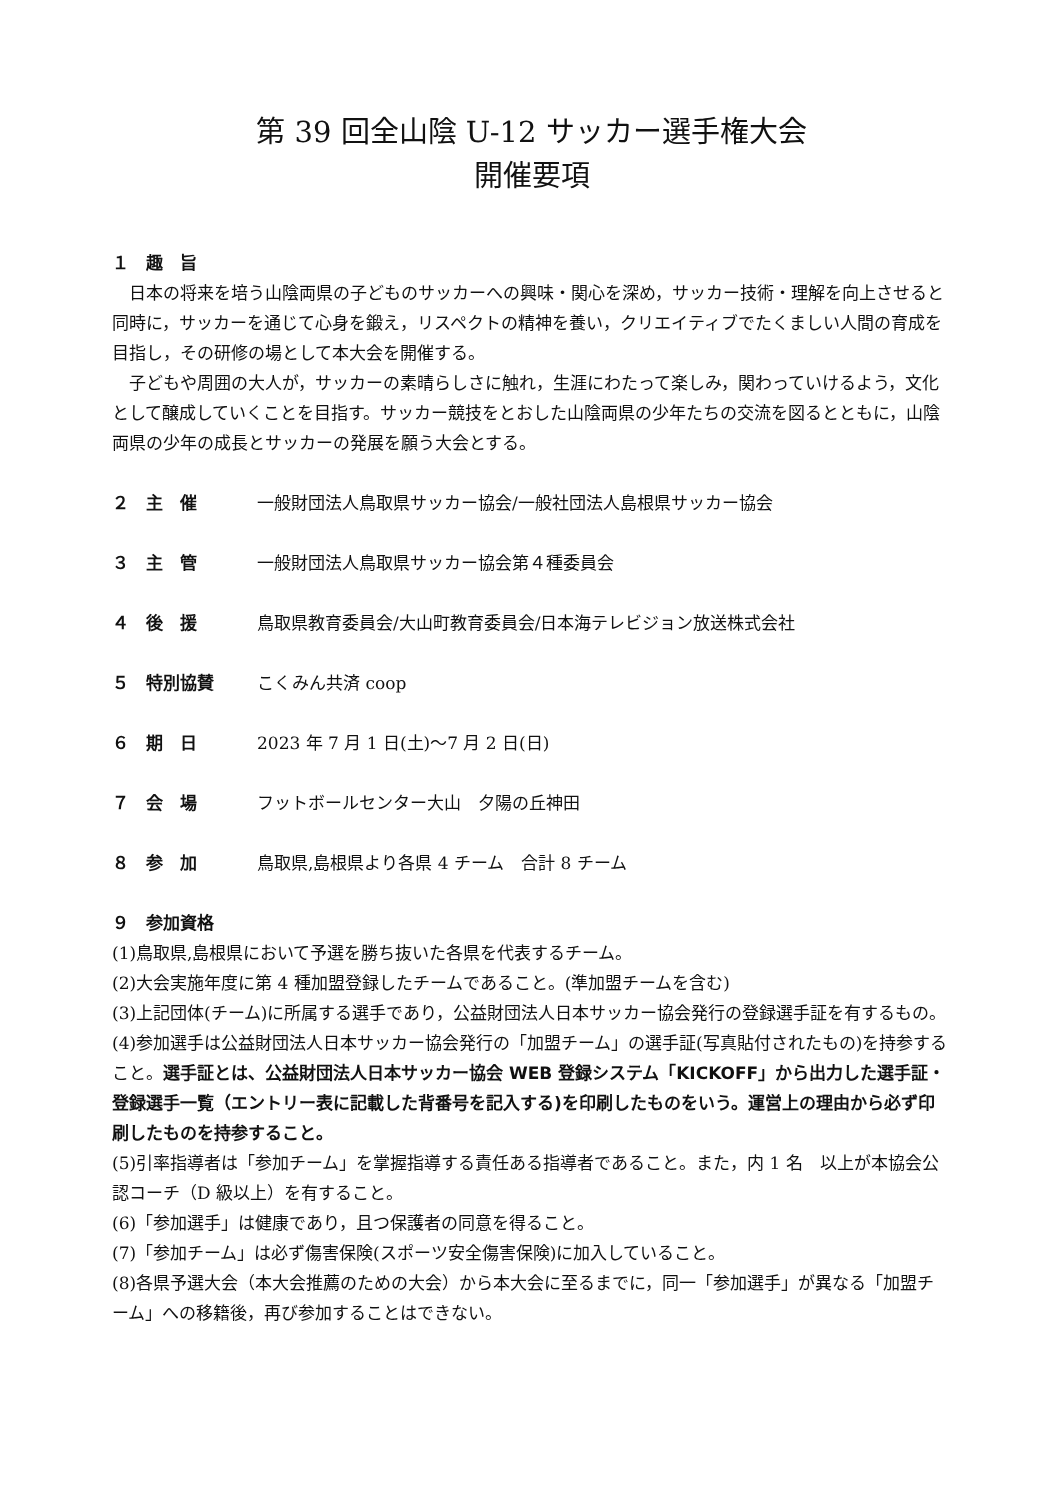第 39 回全山陰 U-12 サッカー選手権大会
開催要項
１　趣　旨
日本の将来を培う山陰両県の子どものサッカーへの興味・関心を深め，サッカー技術・理解を向上させると同時に，サッカーを通じて心身を鍛え，リスペクトの精神を養い，クリエイティブでたくましい人間の育成を目指し，その研修の場として本大会を開催する。
子どもや周囲の大人が，サッカーの素晴らしさに触れ，生涯にわたって楽しみ，関わっていけるよう，文化として醸成していくことを目指す。サッカー競技をとおした山陰両県の少年たちの交流を図るとともに，山陰両県の少年の成長とサッカーの発展を願う大会とする。
２　主　催 一般財団法人鳥取県サッカー協会/一般社団法人島根県サッカー協会
３　主　管 一般財団法人鳥取県サッカー協会第４種委員会
４　後　援 鳥取県教育委員会/大山町教育委員会/日本海テレビジョン放送株式会社
５　特別協賛 こくみん共済 coop
６　期　日 2023 年 7 月 1 日(土)～7 月 2 日(日)
７　会　場 フットボールセンター大山　夕陽の丘神田
８　参　加 鳥取県,島根県より各県 4 チーム　合計 8 チーム
９　参加資格
(1)鳥取県,島根県において予選を勝ち抜いた各県を代表するチーム。
(2)大会実施年度に第 4 種加盟登録したチームであること。(準加盟チームを含む)
(3)上記団体(チーム)に所属する選手であり，公益財団法人日本サッカー協会発行の登録選手証を有するもの。
(4)参加選手は公益財団法人日本サッカー協会発行の「加盟チーム」の選手証(写真貼付されたもの)を持参すること。選手証とは、公益財団法人日本サッカー協会 WEB 登録システム「KICKOFF」から出力した選手証・登録選手一覧（エントリー表に記載した背番号を記入する)を印刷したものをいう。運営上の理由から必ず印刷したものを持参すること。
(5)引率指導者は「参加チーム」を掌握指導する責任ある指導者であること。また，内 1 名　以上が本協会公認コーチ（D 級以上）を有すること。
(6)「参加選手」は健康であり，且つ保護者の同意を得ること。
(7)「参加チーム」は必ず傷害保険(スポーツ安全傷害保険)に加入していること。
(8)各県予選大会（本大会推薦のための大会）から本大会に至るまでに，同一「参加選手」が異なる「加盟チーム」への移籍後，再び参加することはできない。